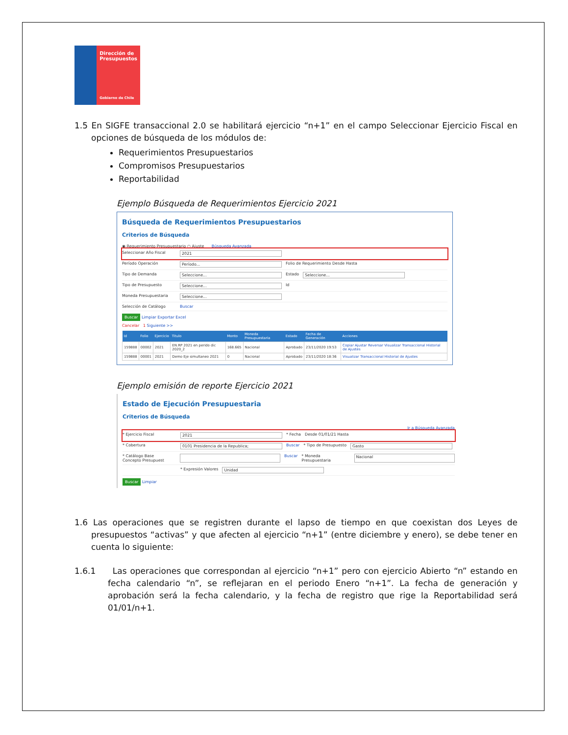Dirección de Presupuestos
Gobierno de Chile
1.5 En SIGFE transaccional 2.0 se habilitará ejercicio “n+1” en el campo Seleccionar Ejercicio Fiscal en opciones de búsqueda de los módulos de:
Requerimientos Presupuestarios
Compromisos Presupuestarios
Reportabilidad
Ejemplo Búsqueda de Requerimientos Ejercicio 2021
Búsqueda de Requerimientos Presupuestarios
Criterios de Búsqueda
◉ Requerimiento Presupuestario ○ Ajuste Búsqueda Avanzada
Seleccionar Año Fiscal 2021
Período Operación Período... Folio de Requerimiento Desde Hasta
Tipo de Demanda Seleccione... Estado Seleccione...
Tipo de Presupuesto Seleccione... Id
Moneda Presupuestaria Seleccione...
Selección de Catálogo Buscar
Buscar Limpiar Exportar Excel
Cancelar 1 Siguiente >>
| Id | Folio | Ejercicio | Titulo | Monto | Moneda Presupuestaria | Estado | Fecha de Generación | Acciones |
| --- | --- | --- | --- | --- | --- | --- | --- | --- |
| 159888 | 00002 | 2021 | EN.RP 2021 en perido dic 2020_2 | 168.665 | Nacional | Aprobado | 23/11/2020 19:53 | Copiar Ajustar Reversar Visualizar Transaccional Historial de Ajustes |
| 159888 | 00001 | 2021 | Demo Eje simultaneo 2021 | 0 | Nacional | Aprobado | 23/11/2020 18:36 | Visualizar Transaccional Historial de Ajustes |
Ejemplo emisión de reporte Ejercicio 2021
Estado de Ejecución Presupuestaria
Criterios de Búsqueda
Ir a Búsqueda Avanzada
* Ejercicio Fiscal 2021 * Fecha Desde 01/01/21 Hasta
* Cobertura 0101 Presidencia de la Republica; Buscar * Tipo de Presupuesto Gasto
* Catálogo Base
Concepto Presupuest Buscar * Moneda Presupuestaria Nacional
* Expresión Valores Unidad
Buscar Limpiar
1.6 Las operaciones que se registren durante el lapso de tiempo en que coexistan dos Leyes de presupuestos “activas” y que afecten al ejercicio “n+1” (entre diciembre y enero), se debe tener en cuenta lo siguiente:
1.6.1 Las operaciones que correspondan al ejercicio “n+1” pero con ejercicio Abierto “n” estando en fecha calendario “n”, se reflejaran en el periodo Enero “n+1”. La fecha de generación y aprobación será la fecha calendario, y la fecha de registro que rige la Reportabilidad será 01/01/n+1.